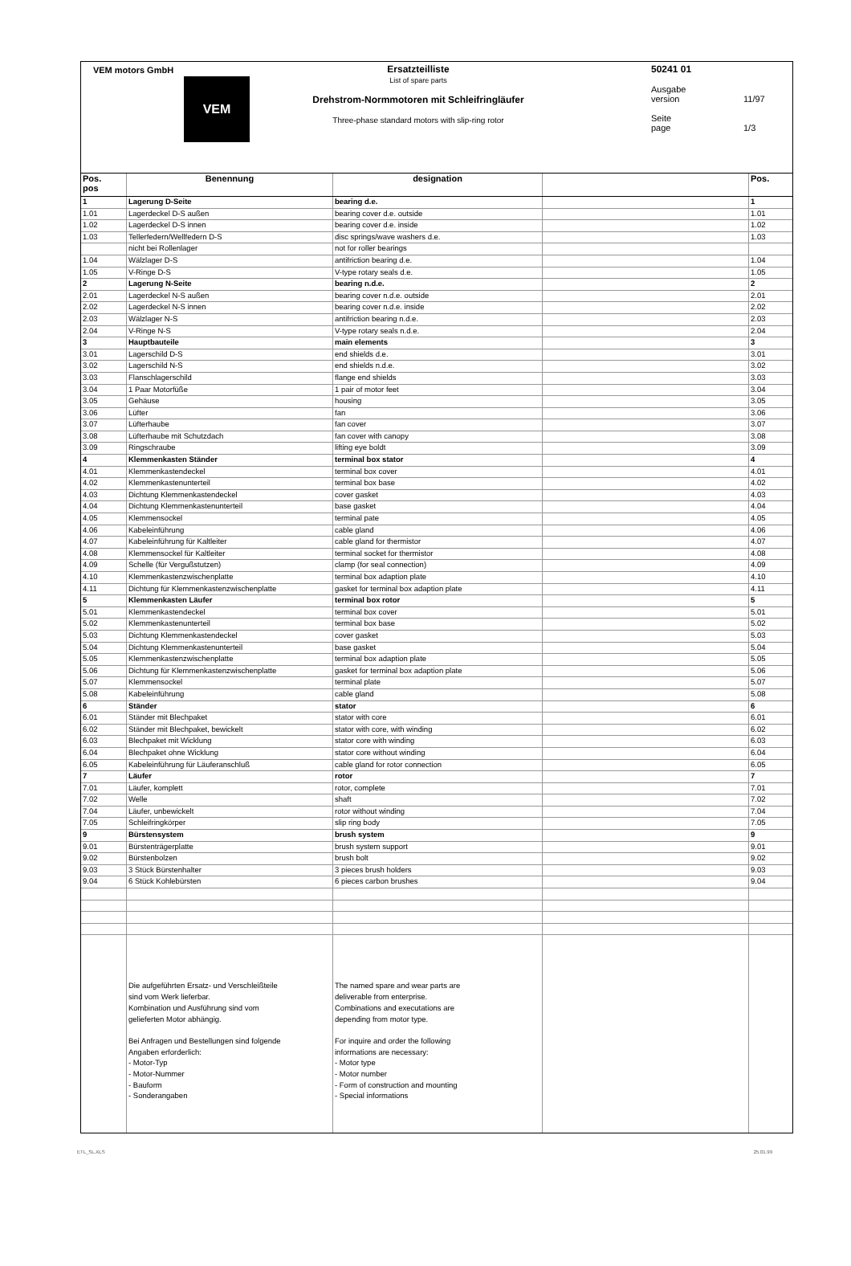VEM motors GmbH
VEM
Ersatzteilliste
List of spare parts
Drehstrom-Normmotoren mit Schleifringläufer
Three-phase standard motors with slip-ring rotor
50241 01
Ausgabe
version 11/97
Seite
page 1/3
| Pos. pos | Benennung | designation | | Pos. |
| --- | --- | --- | --- | --- |
| 1 | Lagerung D-Seite | bearing d.e. | | 1 |
| 1.01 | Lagerdeckel D-S außen | bearing cover d.e. outside | | 1.01 |
| 1.02 | Lagerdeckel D-S innen | bearing cover d.e. inside | | 1.02 |
| 1.03 | Tellerfedern/Wellfedern D-S | disc springs/wave washers d.e. | | 1.03 |
| | nicht bei Rollenlager | not for roller bearings | | |
| 1.04 | Wälzlager D-S | antifriction bearing d.e. | | 1.04 |
| 1.05 | V-Ringe D-S | V-type rotary seals d.e. | | 1.05 |
| 2 | Lagerung N-Seite | bearing n.d.e. | | 2 |
| 2.01 | Lagerdeckel N-S außen | bearing cover n.d.e. outside | | 2.01 |
| 2.02 | Lagerdeckel N-S innen | bearing cover n.d.e. inside | | 2.02 |
| 2.03 | Wälzlager N-S | antifriction bearing n.d.e. | | 2.03 |
| 2.04 | V-Ringe N-S | V-type rotary seals n.d.e. | | 2.04 |
| 3 | Hauptbauteile | main elements | | 3 |
| 3.01 | Lagerschild D-S | end shields d.e. | | 3.01 |
| 3.02 | Lagerschild N-S | end shields n.d.e. | | 3.02 |
| 3.03 | Flanschlagerschild | flange end shields | | 3.03 |
| 3.04 | 1 Paar Motorfüße | 1 pair of motor feet | | 3.04 |
| 3.05 | Gehäuse | housing | | 3.05 |
| 3.06 | Lüfter | fan | | 3.06 |
| 3.07 | Lüfterhaube | fan cover | | 3.07 |
| 3.08 | Lüfterhaube mit Schutzdach | fan cover with canopy | | 3.08 |
| 3.09 | Ringschraube | lifting eye boldt | | 3.09 |
| 4 | Klemmenkasten Ständer | terminal box stator | | 4 |
| 4.01 | Klemmenkastendeckel | terminal box cover | | 4.01 |
| 4.02 | Klemmenkastenunterteil | terminal box base | | 4.02 |
| 4.03 | Dichtung Klemmenkastendeckel | cover gasket | | 4.03 |
| 4.04 | Dichtung Klemmenkastenunterteil | base gasket | | 4.04 |
| 4.05 | Klemmensockel | terminal pate | | 4.05 |
| 4.06 | Kabeleinführung | cable gland | | 4.06 |
| 4.07 | Kabeleinführung für Kaltleiter | cable gland for thermistor | | 4.07 |
| 4.08 | Klemmensockel für Kaltleiter | terminal socket for thermistor | | 4.08 |
| 4.09 | Schelle (für Vergußstutzen) | clamp (for seal connection) | | 4.09 |
| 4.10 | Klemmenkastenzwischenplatte | terminal box adaption plate | | 4.10 |
| 4.11 | Dichtung für Klemmenkastenzwischenplatte | gasket for terminal box adaption plate | | 4.11 |
| 5 | Klemmenkasten Läufer | terminal box rotor | | 5 |
| 5.01 | Klemmenkastendeckel | terminal box cover | | 5.01 |
| 5.02 | Klemmenkastenunterteil | terminal box base | | 5.02 |
| 5.03 | Dichtung Klemmenkastendeckel | cover gasket | | 5.03 |
| 5.04 | Dichtung Klemmenkastenunterteil | base gasket | | 5.04 |
| 5.05 | Klemmenkastenzwischenplatte | terminal box adaption plate | | 5.05 |
| 5.06 | Dichtung für Klemmenkastenzwischenplatte | gasket for terminal box adaption plate | | 5.06 |
| 5.07 | Klemmensockel | terminal plate | | 5.07 |
| 5.08 | Kabeleinführung | cable gland | | 5.08 |
| 6 | Ständer | stator | | 6 |
| 6.01 | Ständer mit Blechpaket | stator with core | | 6.01 |
| 6.02 | Ständer mit Blechpaket, bewickelt | stator with core, with winding | | 6.02 |
| 6.03 | Blechpaket mit Wicklung | stator core with winding | | 6.03 |
| 6.04 | Blechpaket ohne Wicklung | stator core without winding | | 6.04 |
| 6.05 | Kabeleinführung für Läuferanschluß | cable gland for rotor connection | | 6.05 |
| 7 | Läufer | rotor | | 7 |
| 7.01 | Läufer, komplett | rotor, complete | | 7.01 |
| 7.02 | Welle | shaft | | 7.02 |
| 7.04 | Läufer, unbewickelt | rotor without winding | | 7.04 |
| 7.05 | Schleifringkörper | slip ring body | | 7.05 |
| 9 | Bürstensystem | brush system | | 9 |
| 9.01 | Bürstenträgerplatte | brush system support | | 9.01 |
| 9.02 | Bürstenbolzen | brush bolt | | 9.02 |
| 9.03 | 3 Stück Bürstenhalter | 3 pieces brush holders | | 9.03 |
| 9.04 | 6 Stück Kohlebürsten | 6 pieces carbon brushes | | 9.04 |
| | Die aufgeführten Ersatz- und Verschleißteile sind vom Werk lieferbar. Kombination und Ausführung sind vom gelieferten Motor abhängig. Bei Anfragen und Bestellungen sind folgende Angaben erforderlich: - Motor-Typ - Motor-Nummer - Bauform - Sonderangaben | The named spare and wear parts are deliverable from enterprise. Combinations and executations are depending from motor type. For inquire and order the following informations are necessary: - Motor type - Motor number - Form of construction and mounting - Special informations | | |
ETL_SL.XLS 25.01.99